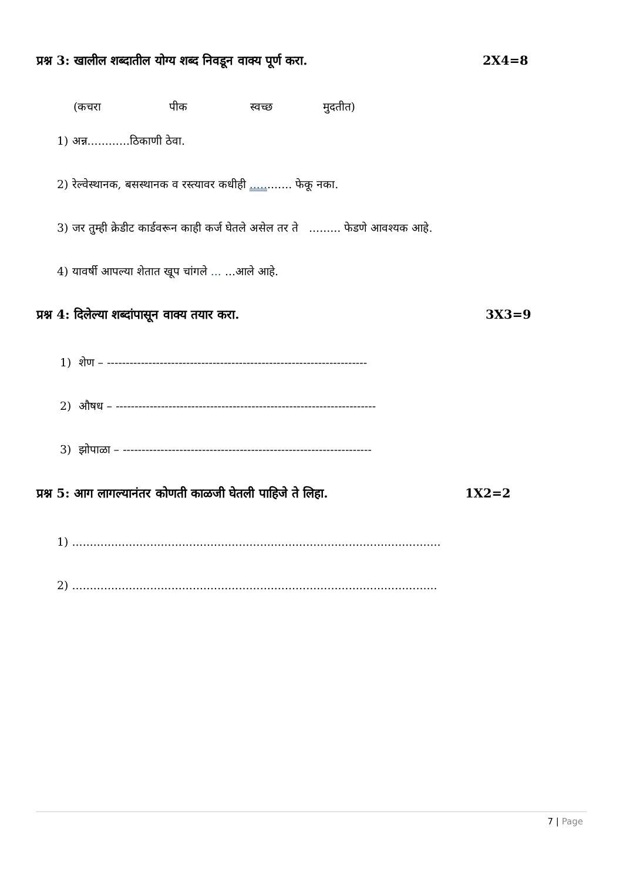प्रश्न 3: खालील शब्दातील योग्य शब्द निवडून वाक्य पूर्ण करा. 2X4=8
(कचरा पीक स्वच्छ मुदतीत)
1) अन्न............ठिकाणी ठेवा.
2) रेल्वेस्थानक, बसस्थानक व रस्त्यावर कधीही ............ फेकू नका.
3) जर तुम्ही क्रेडीट कार्डवरून काही कर्ज घेतले असेल तर ते ......... फेडणे आवश्यक आहे.
4) यावर्षी आपल्या शेतात खूप चांगले ... ...आले आहे.
प्रश्न 4: दिलेल्या शब्दांपासून वाक्य तयार करा. 3X3=9
1) शेण – ---------------------------------------------------------------------
2) औषध – ---------------------------------------------------------------------
3) झोपाळा – ------------------------------------------------------------------
प्रश्न 5: आग लागल्यानंतर कोणती काळजी घेतली पाहिजे ते लिहा. 1X2=2
1) ........................................................................................................
2) .......................................................................................................
7 | Page